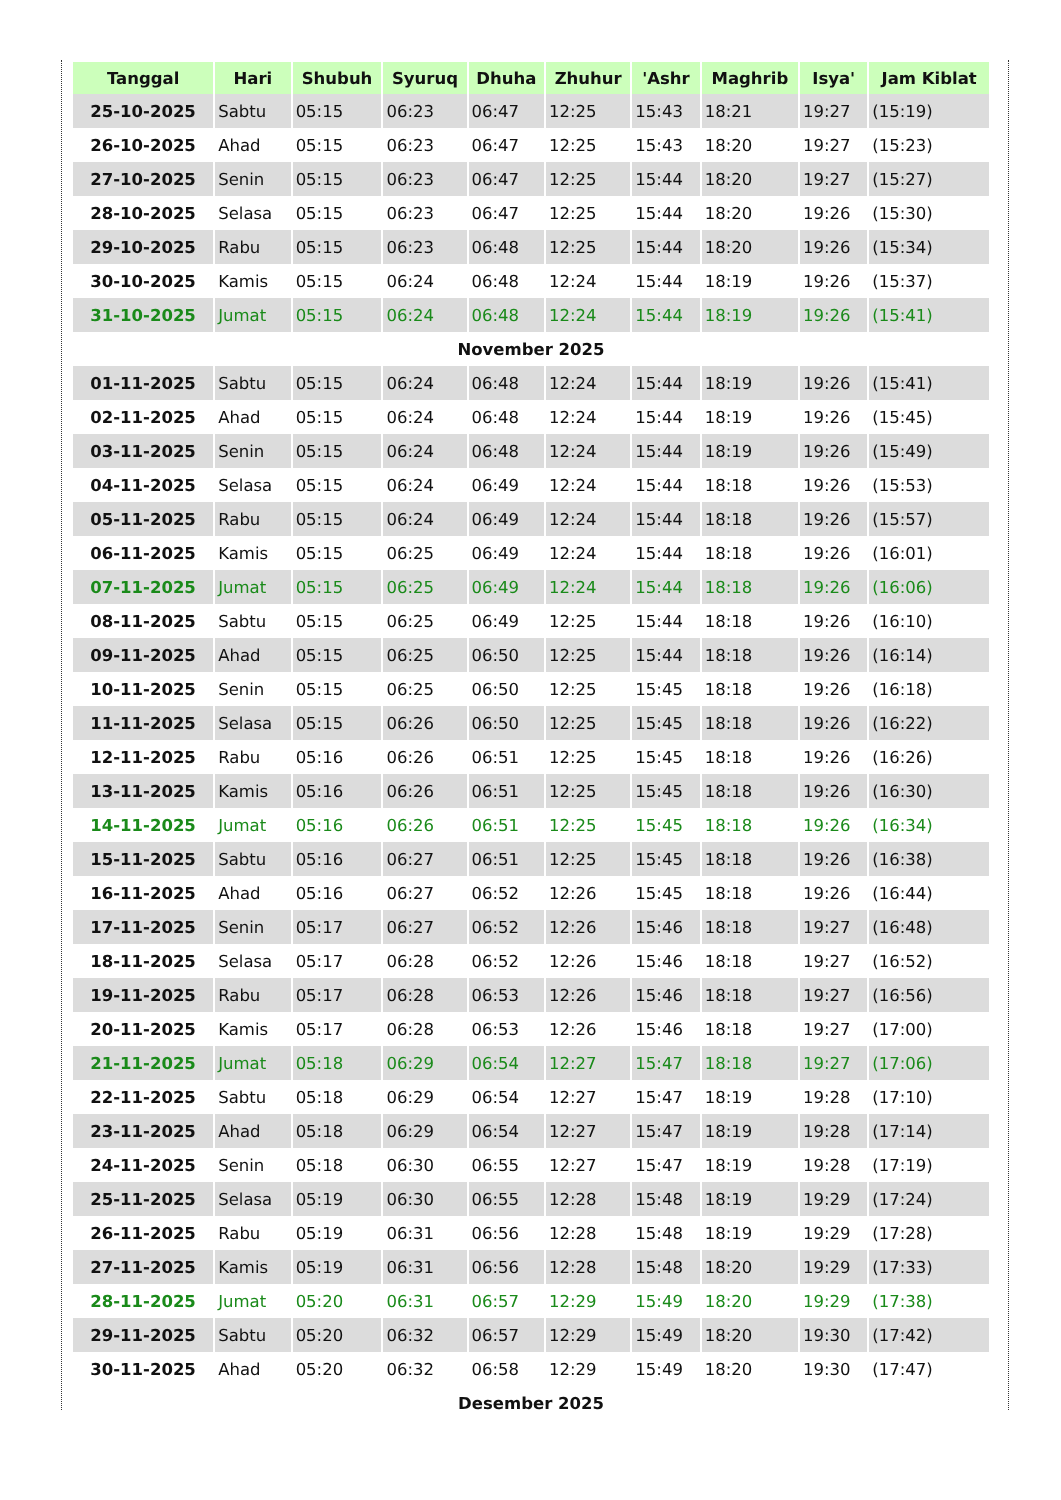| Tanggal | Hari | Shubuh | Syuruq | Dhuha | Zhuhur | 'Ashr | Maghrib | Isya' | Jam Kiblat |
| --- | --- | --- | --- | --- | --- | --- | --- | --- | --- |
| 25-10-2025 | Sabtu | 05:15 | 06:23 | 06:47 | 12:25 | 15:43 | 18:21 | 19:27 | (15:19) |
| 26-10-2025 | Ahad | 05:15 | 06:23 | 06:47 | 12:25 | 15:43 | 18:20 | 19:27 | (15:23) |
| 27-10-2025 | Senin | 05:15 | 06:23 | 06:47 | 12:25 | 15:44 | 18:20 | 19:27 | (15:27) |
| 28-10-2025 | Selasa | 05:15 | 06:23 | 06:47 | 12:25 | 15:44 | 18:20 | 19:26 | (15:30) |
| 29-10-2025 | Rabu | 05:15 | 06:23 | 06:48 | 12:25 | 15:44 | 18:20 | 19:26 | (15:34) |
| 30-10-2025 | Kamis | 05:15 | 06:24 | 06:48 | 12:24 | 15:44 | 18:19 | 19:26 | (15:37) |
| 31-10-2025 | Jumat | 05:15 | 06:24 | 06:48 | 12:24 | 15:44 | 18:19 | 19:26 | (15:41) |
| November 2025 | | | | | | | | | |
| 01-11-2025 | Sabtu | 05:15 | 06:24 | 06:48 | 12:24 | 15:44 | 18:19 | 19:26 | (15:41) |
| 02-11-2025 | Ahad | 05:15 | 06:24 | 06:48 | 12:24 | 15:44 | 18:19 | 19:26 | (15:45) |
| 03-11-2025 | Senin | 05:15 | 06:24 | 06:48 | 12:24 | 15:44 | 18:19 | 19:26 | (15:49) |
| 04-11-2025 | Selasa | 05:15 | 06:24 | 06:49 | 12:24 | 15:44 | 18:18 | 19:26 | (15:53) |
| 05-11-2025 | Rabu | 05:15 | 06:24 | 06:49 | 12:24 | 15:44 | 18:18 | 19:26 | (15:57) |
| 06-11-2025 | Kamis | 05:15 | 06:25 | 06:49 | 12:24 | 15:44 | 18:18 | 19:26 | (16:01) |
| 07-11-2025 | Jumat | 05:15 | 06:25 | 06:49 | 12:24 | 15:44 | 18:18 | 19:26 | (16:06) |
| 08-11-2025 | Sabtu | 05:15 | 06:25 | 06:49 | 12:25 | 15:44 | 18:18 | 19:26 | (16:10) |
| 09-11-2025 | Ahad | 05:15 | 06:25 | 06:50 | 12:25 | 15:44 | 18:18 | 19:26 | (16:14) |
| 10-11-2025 | Senin | 05:15 | 06:25 | 06:50 | 12:25 | 15:45 | 18:18 | 19:26 | (16:18) |
| 11-11-2025 | Selasa | 05:15 | 06:26 | 06:50 | 12:25 | 15:45 | 18:18 | 19:26 | (16:22) |
| 12-11-2025 | Rabu | 05:16 | 06:26 | 06:51 | 12:25 | 15:45 | 18:18 | 19:26 | (16:26) |
| 13-11-2025 | Kamis | 05:16 | 06:26 | 06:51 | 12:25 | 15:45 | 18:18 | 19:26 | (16:30) |
| 14-11-2025 | Jumat | 05:16 | 06:26 | 06:51 | 12:25 | 15:45 | 18:18 | 19:26 | (16:34) |
| 15-11-2025 | Sabtu | 05:16 | 06:27 | 06:51 | 12:25 | 15:45 | 18:18 | 19:26 | (16:38) |
| 16-11-2025 | Ahad | 05:16 | 06:27 | 06:52 | 12:26 | 15:45 | 18:18 | 19:26 | (16:44) |
| 17-11-2025 | Senin | 05:17 | 06:27 | 06:52 | 12:26 | 15:46 | 18:18 | 19:27 | (16:48) |
| 18-11-2025 | Selasa | 05:17 | 06:28 | 06:52 | 12:26 | 15:46 | 18:18 | 19:27 | (16:52) |
| 19-11-2025 | Rabu | 05:17 | 06:28 | 06:53 | 12:26 | 15:46 | 18:18 | 19:27 | (16:56) |
| 20-11-2025 | Kamis | 05:17 | 06:28 | 06:53 | 12:26 | 15:46 | 18:18 | 19:27 | (17:00) |
| 21-11-2025 | Jumat | 05:18 | 06:29 | 06:54 | 12:27 | 15:47 | 18:18 | 19:27 | (17:06) |
| 22-11-2025 | Sabtu | 05:18 | 06:29 | 06:54 | 12:27 | 15:47 | 18:19 | 19:28 | (17:10) |
| 23-11-2025 | Ahad | 05:18 | 06:29 | 06:54 | 12:27 | 15:47 | 18:19 | 19:28 | (17:14) |
| 24-11-2025 | Senin | 05:18 | 06:30 | 06:55 | 12:27 | 15:47 | 18:19 | 19:28 | (17:19) |
| 25-11-2025 | Selasa | 05:19 | 06:30 | 06:55 | 12:28 | 15:48 | 18:19 | 19:29 | (17:24) |
| 26-11-2025 | Rabu | 05:19 | 06:31 | 06:56 | 12:28 | 15:48 | 18:19 | 19:29 | (17:28) |
| 27-11-2025 | Kamis | 05:19 | 06:31 | 06:56 | 12:28 | 15:48 | 18:20 | 19:29 | (17:33) |
| 28-11-2025 | Jumat | 05:20 | 06:31 | 06:57 | 12:29 | 15:49 | 18:20 | 19:29 | (17:38) |
| 29-11-2025 | Sabtu | 05:20 | 06:32 | 06:57 | 12:29 | 15:49 | 18:20 | 19:30 | (17:42) |
| 30-11-2025 | Ahad | 05:20 | 06:32 | 06:58 | 12:29 | 15:49 | 18:20 | 19:30 | (17:47) |
| Desember 2025 | | | | | | | | | |